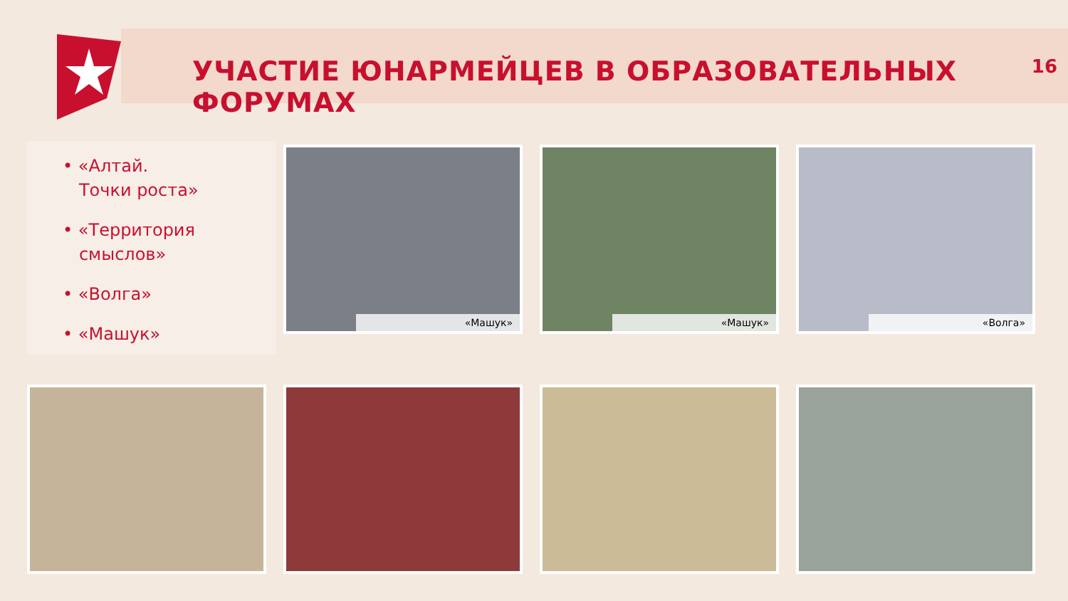УЧАСТИЕ ЮНАРМЕЙЦЕВ В ОБРАЗОВАТЕЛЬНЫХ ФОРУМАХ
16
• «Алтай.
Точки роста»
• «Территория
смыслов»
• «Волга»
• «Машук»
«Машук» «Машук» «Волга»